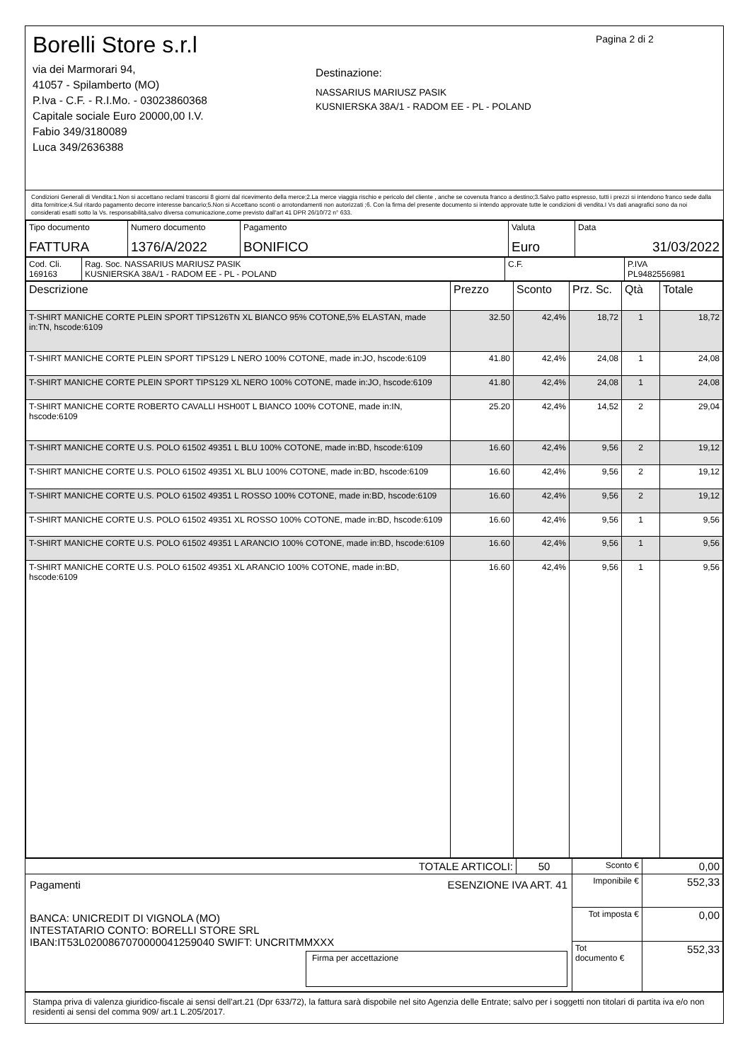Borelli Store s.r.l
via dei Marmorari 94,
41057 - Spilamberto (MO)
P.Iva - C.F. - R.I.Mo. - 03023860368
Capitale sociale Euro 20000,00 I.V.
Fabio 349/3180089
Luca 349/2636388
Destinazione:
NASSARIUS MARIUSZ PASIK
KUSNIERSKA 38A/1 - RADOM EE - PL - POLAND
Pagina 2 di 2
Condizioni Generali di Vendita:1.Non si accettano reclami trascorsi 8 giorni dal ricevimento della merce;2.La merce viaggia rischio e pericolo del cliente , anche se covenuta franco a destino;3.Salvo patto espresso, tutti i prezzi si intendono franco sede dalla ditta fornitrice;4.Sul ritardo pagamento decorre interesse bancario;5.Non si Accettano sconti o arrotondamenti non autorizzati ;6. Con la firma del presente documento si intendo approvate tutte le condizioni di vendita.I Vs dati anagrafici sono da noi considerati esatti sotto la Vs. responsabilità,salvo diversa comunicazione,come previsto dall'art 41 DPR 26/10/72 n° 633.
| Tipo documento FATTURA | Numero documento 1376/A/2022 | Pagamento BONIFICO | Valuta Euro | Data 31/03/2022 |
| Cod. Cli. 169163 | Rag. Soc. NASSARIUS MARIUSZ PASIK KUSNIERSKA 38A/1 - RADOM EE - PL - POLAND | C.F. | P.IVA PL9482556981 |
| Descrizione | Prezzo | Sconto | Prz. Sc. | Qtà | Totale |
| --- | --- | --- | --- | --- | --- |
| T-SHIRT MANICHE CORTE PLEIN SPORT TIPS126TN XL BIANCO 95% COTONE,5% ELASTAN, made in:TN, hscode:6109 | 32.50 | 42,4% | 18,72 | 1 | 18,72 |
| T-SHIRT MANICHE CORTE PLEIN SPORT TIPS129 L NERO 100% COTONE, made in:JO, hscode:6109 | 41.80 | 42,4% | 24,08 | 1 | 24,08 |
| T-SHIRT MANICHE CORTE PLEIN SPORT TIPS129 XL NERO 100% COTONE, made in:JO, hscode:6109 | 41.80 | 42,4% | 24,08 | 1 | 24,08 |
| T-SHIRT MANICHE CORTE ROBERTO CAVALLI HSH00T L BIANCO 100% COTONE, made in:IN, hscode:6109 | 25.20 | 42,4% | 14,52 | 2 | 29,04 |
| T-SHIRT MANICHE CORTE U.S. POLO 61502 49351 L BLU 100% COTONE, made in:BD, hscode:6109 | 16.60 | 42,4% | 9,56 | 2 | 19,12 |
| T-SHIRT MANICHE CORTE U.S. POLO 61502 49351 XL BLU 100% COTONE, made in:BD, hscode:6109 | 16.60 | 42,4% | 9,56 | 2 | 19,12 |
| T-SHIRT MANICHE CORTE U.S. POLO 61502 49351 L ROSSO 100% COTONE, made in:BD, hscode:6109 | 16.60 | 42,4% | 9,56 | 2 | 19,12 |
| T-SHIRT MANICHE CORTE U.S. POLO 61502 49351 XL ROSSO 100% COTONE, made in:BD, hscode:6109 | 16.60 | 42,4% | 9,56 | 1 | 9,56 |
| T-SHIRT MANICHE CORTE U.S. POLO 61502 49351 L ARANCIO 100% COTONE, made in:BD, hscode:6109 | 16.60 | 42,4% | 9,56 | 1 | 9,56 |
| T-SHIRT MANICHE CORTE U.S. POLO 61502 49351 XL ARANCIO 100% COTONE, made in:BD, hscode:6109 | 16.60 | 42,4% | 9,56 | 1 | 9,56 |
| TOTALE ARTICOLI: | 50 | Sconto € | 0,00 |
| Pagamenti ESENZIONE IVA ART. 41 BANCA: UNICREDIT DI VIGNOLA (MO) INTESTATARIO CONTO: BORELLI STORE SRL IBAN:IT53L0200867070000041259040 SWIFT: UNCRITMMXXX Firma per accettazione | | Imponibile € | 552,33 |
| | | Tot imposta € | 0,00 |
| | | Tot documento € | 552,33 |
Stampa priva di valenza giuridico-fiscale ai sensi dell'art.21 (Dpr 633/72), la fattura sarà dispobile nel sito Agenzia delle Entrate; salvo per i soggetti non titolari di partita iva e/o non residenti ai sensi del comma 909/ art.1 L.205/2017.